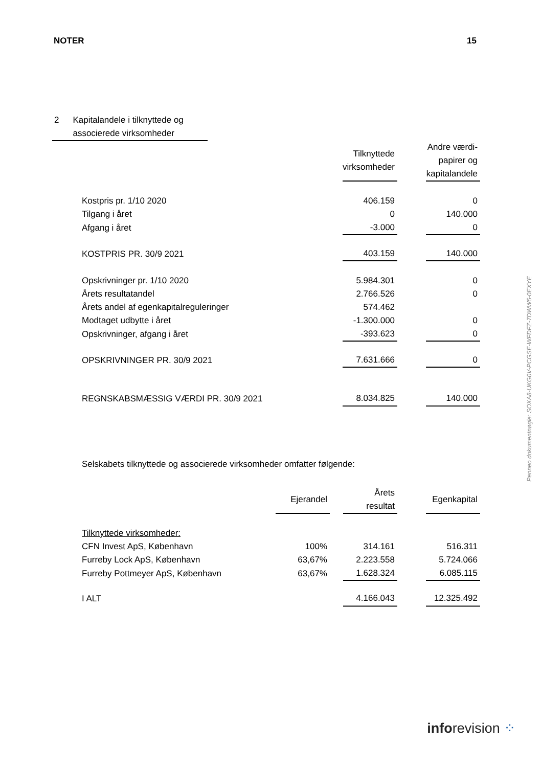NOTER 15
2 Kapitalandele i tilknyttede og associerede virksomheder
| | Tilknyttede virksomheder | | Andre værdi- papirer og kapitalandele |
| --- | --- | --- | --- |
| Kostpris pr. 1/10 2020 | 406.159 | | 0 |
| Tilgang i året | 0 | | 140.000 |
| Afgang i året | -3.000 | | 0 |
| KOSTPRIS PR. 30/9 2021 | 403.159 | | 140.000 |
| Opskrivninger pr. 1/10 2020 | 5.984.301 | | 0 |
| Årets resultatandel | 2.766.526 | | 0 |
| Årets andel af egenkapitalreguleringer | 574.462 | | |
| Modtaget udbytte i året | -1.300.000 | | 0 |
| Opskrivninger, afgang i året | -393.623 | | 0 |
| OPSKRIVNINGER PR. 30/9 2021 | 7.631.666 | | 0 |
| REGNSKABSMÆSSIG VÆRDI PR. 30/9 2021 | 8.034.825 | | 140.000 |
| Selskabets tilknyttede og associerede virksomheder omfatter følgende: | | | | | |
| | Ejerandel | | Årets resultat | | Egenkapital |
| Tilknyttede virksomheder: | | | | | |
| CFN Invest ApS, København | 100% | | 314.161 | | 516.311 |
| Furreby Lock ApS, København | 63,67% | | 2.223.558 | | 5.724.066 |
| Furreby Pottmeyer ApS, København | 63,67% | | 1.628.324 | | 6.085.115 |
| I ALT | | | 4.166.043 | | 12.325.492 |
Penneo dokumentnøgle: SOXA8-UKG0V-PCGSE-WFDFZ-7DWW5-0EXYE
inforevision ⁘